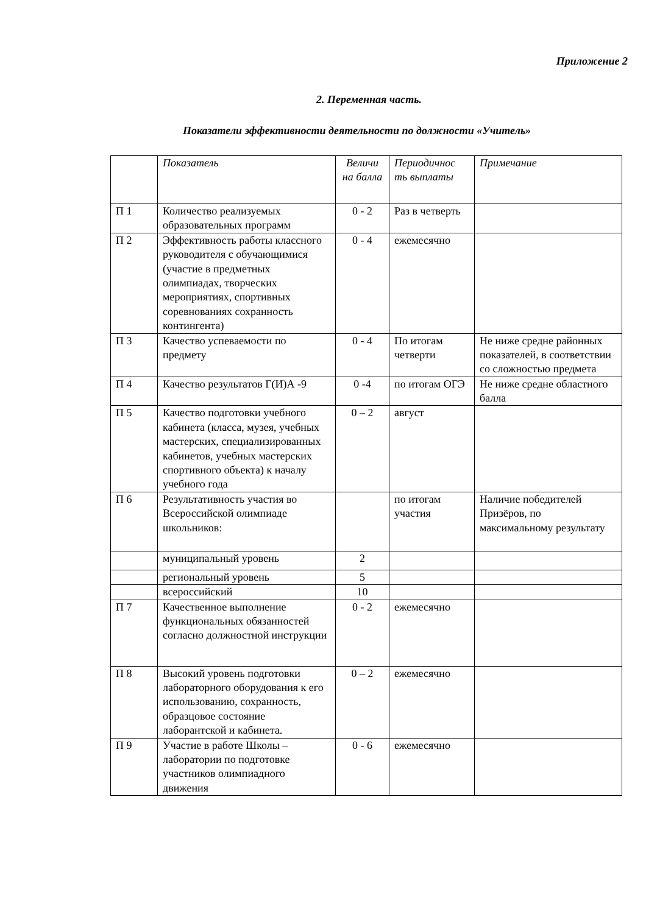Приложение 2
2. Переменная часть.
Показатели эффективности деятельности по должности «Учитель»
| | Показатель | Величи на балла | Периодичнос ть выплаты | Примечание |
| --- | --- | --- | --- | --- |
| П 1 | Количество реализуемых образовательных программ | 0 - 2 | Раз в четверть | |
| П 2 | Эффективность работы классного руководителя с обучающимися (участие в предметных олимпиадах, творческих мероприятиях, спортивных соревнованиях сохранность контингента) | 0 - 4 | ежемесячно | |
| П 3 | Качество успеваемости по предмету | 0 - 4 | По итогам четверти | Не ниже средне районных показателей, в соответствии со сложностью предмета |
| П 4 | Качество результатов Г(И)А -9 | 0 -4 | по итогам ОГЭ | Не ниже средне областного балла |
| П 5 | Качество подготовки учебного кабинета (класса, музея, учебных мастерских, специализированных кабинетов, учебных мастерских спортивного объекта) к началу учебного года | 0 – 2 | август | |
| П 6 | Результативность участия во Всероссийской олимпиаде школьников: | | по итогам участия | Наличие победителей Призёров, по максимальному результату |
| | муниципальный уровень | 2 | | |
| | региональный уровень | 5 | | |
| | всероссийский | 10 | | |
| П 7 | Качественное выполнение функциональных обязанностей согласно должностной инструкции | 0 - 2 | ежемесячно | |
| П 8 | Высокий уровень подготовки лабораторного оборудования к его использованию, сохранность, образцовое состояние лаборантской и кабинета. | 0 – 2 | ежемесячно | |
| П 9 | Участие в работе Школы – лаборатории по подготовке участников олимпиадного движения | 0 - 6 | ежемесячно | |